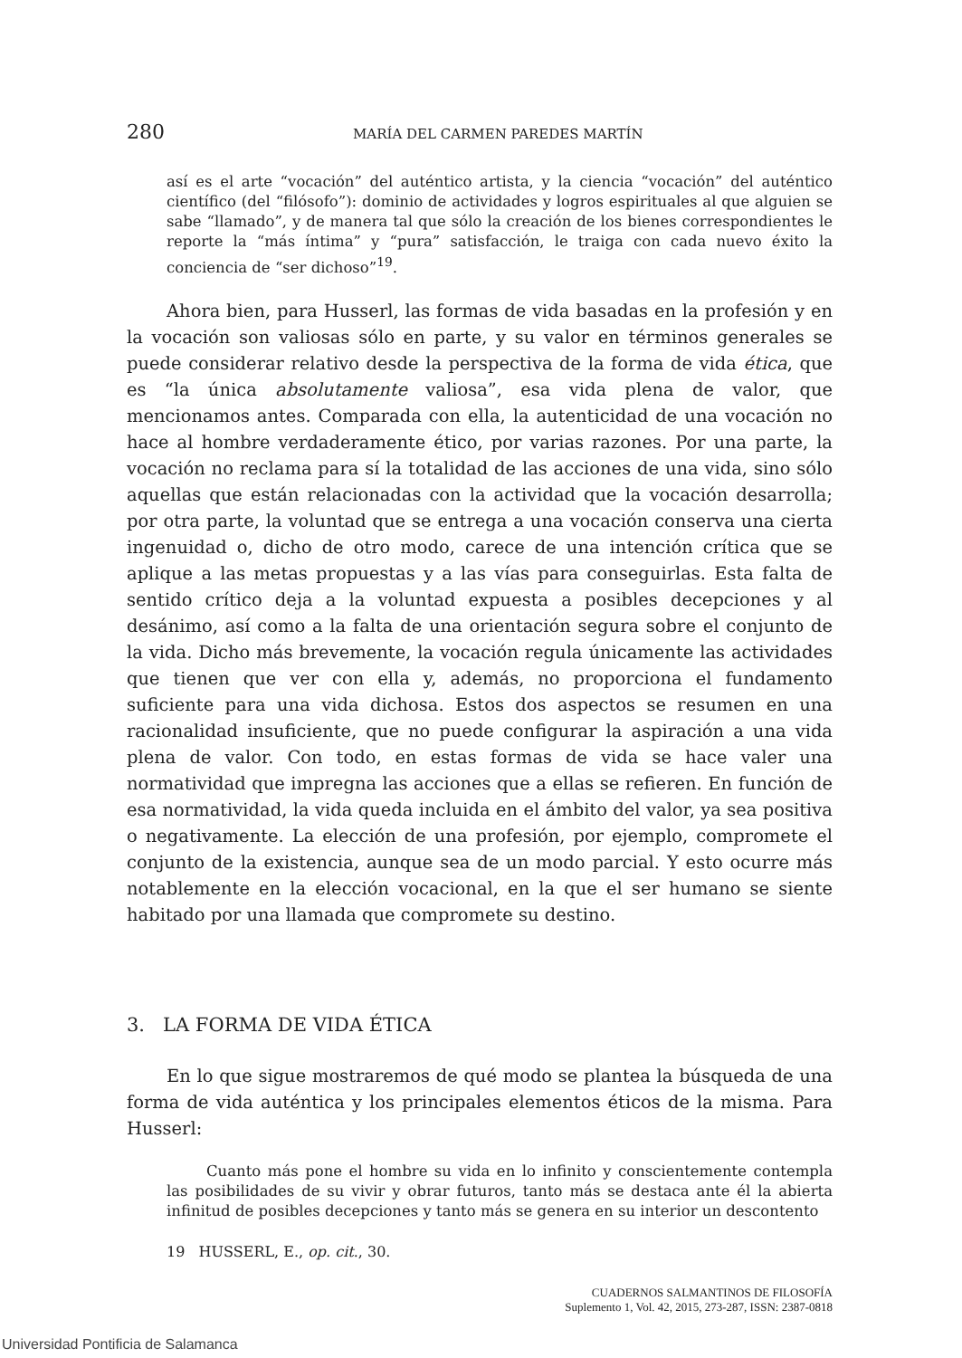280 MARÍA DEL CARMEN PAREDES MARTÍN
así es el arte “vocación” del auténtico artista, y la ciencia “vocación” del auténtico científico (del “filósofo”): dominio de actividades y logros espirituales al que alguien se sabe “llamado”, y de manera tal que sólo la creación de los bienes correspondientes le reporte la “más íntima” y “pura” satisfacción, le traiga con cada nuevo éxito la conciencia de “ser dichoso”<sup>19</sup>.
Ahora bien, para Husserl, las formas de vida basadas en la profesión y en la vocación son valiosas sólo en parte, y su valor en términos generales se puede considerar relativo desde la perspectiva de la forma de vida ética, que es “la única absolutamente valiosa”, esa vida plena de valor, que mencionamos antes. Comparada con ella, la autenticidad de una vocación no hace al hombre verdaderamente ético, por varias razones. Por una parte, la vocación no reclama para sí la totalidad de las acciones de una vida, sino sólo aquellas que están relacionadas con la actividad que la vocación desarrolla; por otra parte, la voluntad que se entrega a una vocación conserva una cierta ingenuidad o, dicho de otro modo, carece de una intención crítica que se aplique a las metas propuestas y a las vías para conseguirlas. Esta falta de sentido crítico deja a la voluntad expuesta a posibles decepciones y al desánimo, así como a la falta de una orientación segura sobre el conjunto de la vida. Dicho más brevemente, la vocación regula únicamente las actividades que tienen que ver con ella y, además, no proporciona el fundamento suficiente para una vida dichosa. Estos dos aspectos se resumen en una racionalidad insuficiente, que no puede configurar la aspiración a una vida plena de valor. Con todo, en estas formas de vida se hace valer una normatividad que impregna las acciones que a ellas se refieren. En función de esa normatividad, la vida queda incluida en el ámbito del valor, ya sea positiva o negativamente. La elección de una profesión, por ejemplo, compromete el conjunto de la existencia, aunque sea de un modo parcial. Y esto ocurre más notablemente en la elección vocacional, en la que el ser humano se siente habitado por una llamada que compromete su destino.
3. LA FORMA DE VIDA ÉTICA
En lo que sigue mostraremos de qué modo se plantea la búsqueda de una forma de vida auténtica y los principales elementos éticos de la misma. Para Husserl:
Cuanto más pone el hombre su vida en lo infinito y conscientemente contempla las posibilidades de su vivir y obrar futuros, tanto más se destaca ante él la abierta infinitud de posibles decepciones y tanto más se genera en su interior un descontento
19 HUSSERL, E., op. cit., 30.
CUADERNOS SALMANTINOS DE FILOSOFÍA
Suplemento 1, Vol. 42, 2015, 273-287, ISSN: 2387-0818
Universidad Pontificia de Salamanca